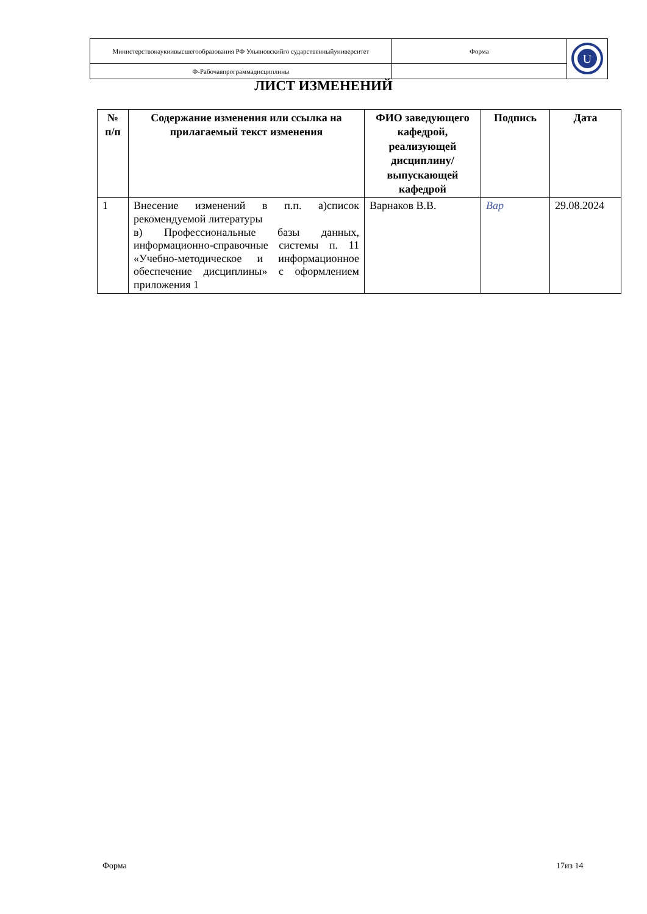| Министерствонаукиивысшегообразования РФ Ульяновскийго сударственныйуниверситет | Форма | U |
| Ф-Рабочаяпрограммадисциплины | | |
ЛИСТ ИЗМЕНЕНИЙ
| № п/п | Содержание изменения или ссылка на прилагаемый текст изменения | ФИО заведующего кафедрой, реализующей дисциплину/выпускающей кафедрой | Подпись | Дата |
| --- | --- | --- | --- | --- |
| 1 | Внесение изменений в п.п. а)список рекомендуемой литературы в) Профессиональные базы данных, информационно-справочные системы п. 11 «Учебно-методическое и информационное обеспечение дисциплины» с оформлением приложения 1 | Варнаков В.В. | Вар | 29.08.2024 |
Форма 17из 14